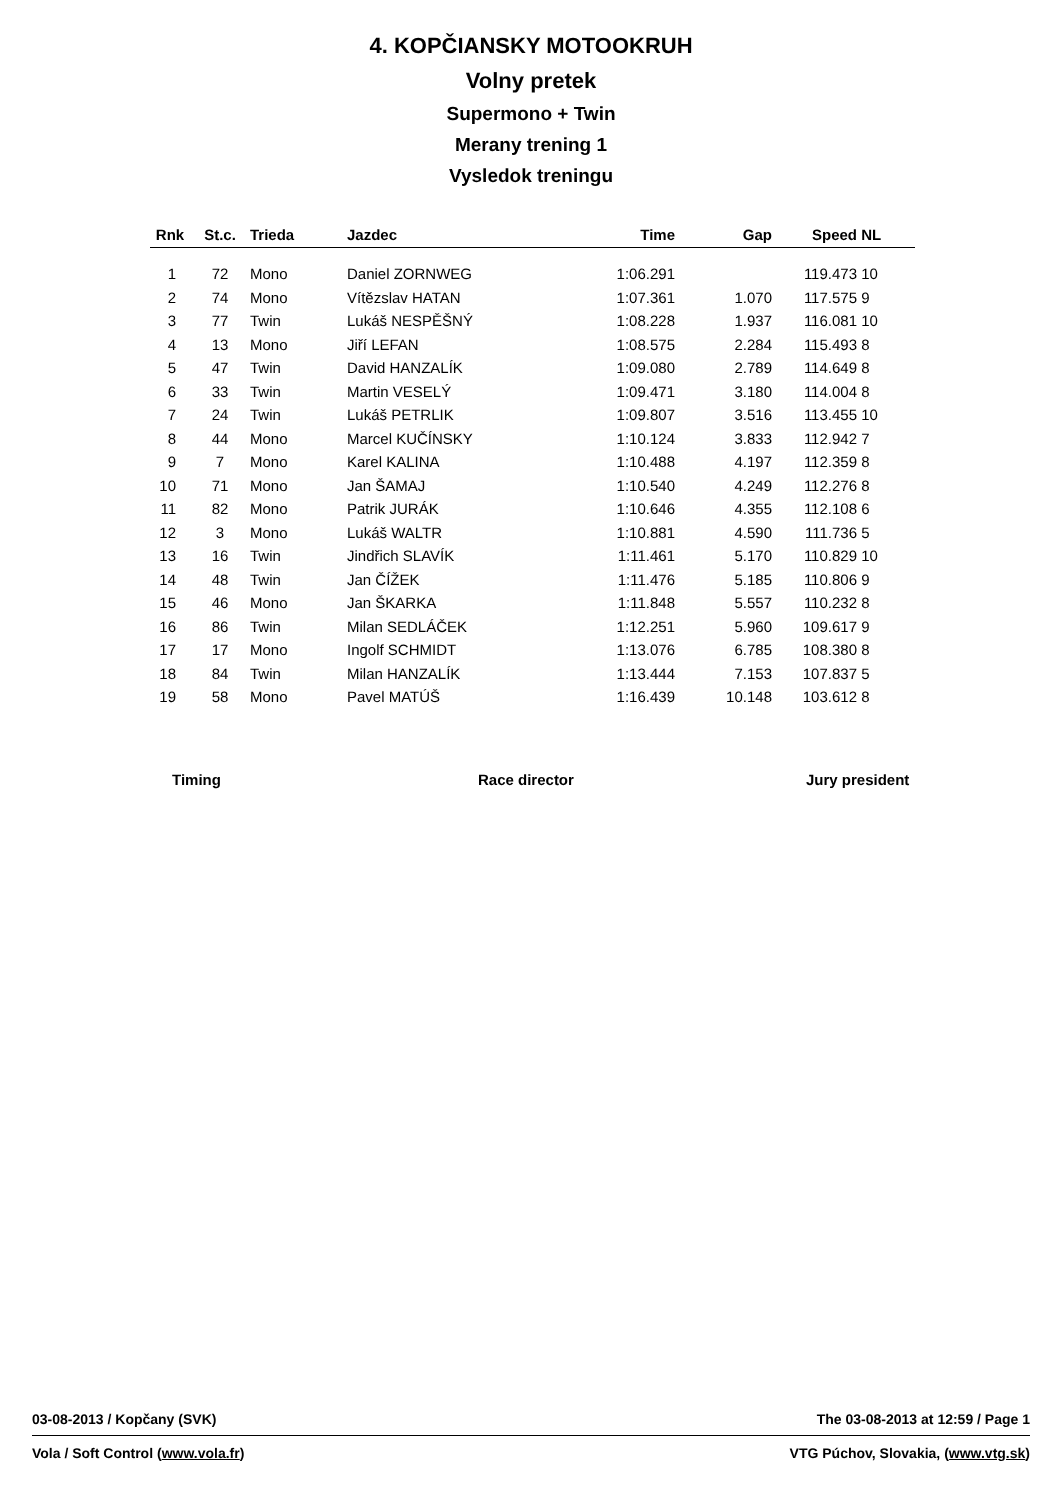4. KOPČIANSKY MOTOOKRUH
Volny pretek
Supermono + Twin
Merany trening 1
Vysledok treningu
| Rnk | St.c. | Trieda | Jazdec | Time | Gap | Speed | NL |
| --- | --- | --- | --- | --- | --- | --- | --- |
| 1 | 72 | Mono | Daniel ZORNWEG | 1:06.291 | | 119.473 | 10 |
| 2 | 74 | Mono | Vítězslav HATAN | 1:07.361 | 1.070 | 117.575 | 9 |
| 3 | 77 | Twin | Lukáš NESPĚŠNÝ | 1:08.228 | 1.937 | 116.081 | 10 |
| 4 | 13 | Mono | Jiří LEFAN | 1:08.575 | 2.284 | 115.493 | 8 |
| 5 | 47 | Twin | David HANZALÍK | 1:09.080 | 2.789 | 114.649 | 8 |
| 6 | 33 | Twin | Martin VESELÝ | 1:09.471 | 3.180 | 114.004 | 8 |
| 7 | 24 | Twin | Lukáš PETRLIK | 1:09.807 | 3.516 | 113.455 | 10 |
| 8 | 44 | Mono | Marcel KUČÍNSKY | 1:10.124 | 3.833 | 112.942 | 7 |
| 9 | 7 | Mono | Karel KALINA | 1:10.488 | 4.197 | 112.359 | 8 |
| 10 | 71 | Mono | Jan ŠAMAJ | 1:10.540 | 4.249 | 112.276 | 8 |
| 11 | 82 | Mono | Patrik JURÁK | 1:10.646 | 4.355 | 112.108 | 6 |
| 12 | 3 | Mono | Lukáš WALTR | 1:10.881 | 4.590 | 111.736 | 5 |
| 13 | 16 | Twin | Jindřich SLAVÍK | 1:11.461 | 5.170 | 110.829 | 10 |
| 14 | 48 | Twin | Jan ČÍŽEK | 1:11.476 | 5.185 | 110.806 | 9 |
| 15 | 46 | Mono | Jan ŠKARKA | 1:11.848 | 5.557 | 110.232 | 8 |
| 16 | 86 | Twin | Milan SEDLÁČEK | 1:12.251 | 5.960 | 109.617 | 9 |
| 17 | 17 | Mono | Ingolf SCHMIDT | 1:13.076 | 6.785 | 108.380 | 8 |
| 18 | 84 | Twin | Milan HANZALÍK | 1:13.444 | 7.153 | 107.837 | 5 |
| 19 | 58 | Mono | Pavel MATÚŠ | 1:16.439 | 10.148 | 103.612 | 8 |
Timing Race director Jury president
03-08-2013 / Kopčany (SVK) The 03-08-2013 at 12:59 / Page 1
Vola / Soft Control (www.vola.fr) VTG Púchov, Slovakia, (www.vtg.sk)